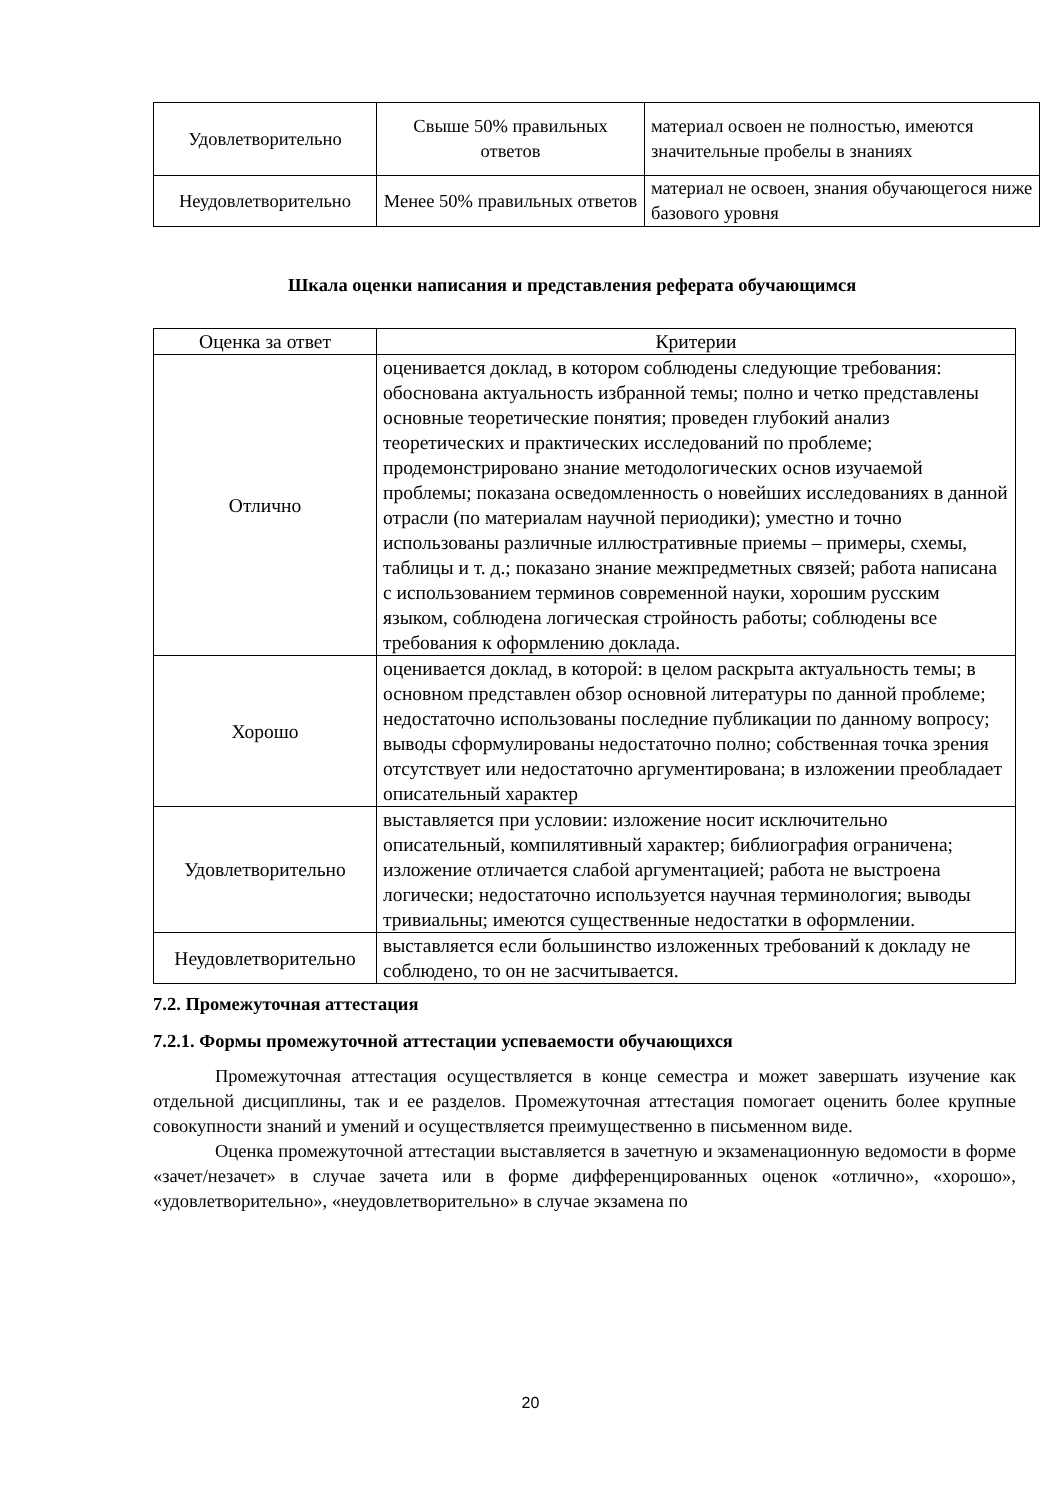| Удовлетворительно | Свыше 50% правильных ответов | материал освоен не полностью, имеются значительные пробелы в знаниях |
| Неудовлетворительно | Менее 50% правильных ответов | материал не освоен, знания обучающегося ниже базового уровня |
Шкала оценки написания и представления реферата обучающимся
| Оценка за ответ | Критерии |
| Отлично | оценивается доклад, в котором соблюдены следующие требования: обоснована актуальность избранной темы; полно и четко представлены основные теоретические понятия; проведен глубокий анализ теоретических и практических исследований по проблеме; продемонстрировано знание методологических основ изучаемой проблемы; показана осведомленность о новейших исследованиях в данной отрасли (по материалам научной периодики); уместно и точно использованы различные иллюстративные приемы – примеры, схемы, таблицы и т. д.; показано знание межпредметных связей; работа написана с использованием терминов современной науки, хорошим русским языком, соблюдена логическая стройность работы; соблюдены все требования к оформлению доклада. |
| Хорошо | оценивается доклад, в которой: в целом раскрыта актуальность темы; в основном представлен обзор основной литературы по данной проблеме; недостаточно использованы последние публикации по данному вопросу; выводы сформулированы недостаточно полно; собственная точка зрения отсутствует или недостаточно аргументирована; в изложении преобладает описательный характер |
| Удовлетворительно | выставляется при условии: изложение носит исключительно описательный, компилятивный характер; библиография ограничена; изложение отличается слабой аргументацией; работа не выстроена логически; недостаточно используется научная терминология; выводы тривиальны; имеются существенные недостатки в оформлении. |
| Неудовлетворительно | выставляется если большинство изложенных требований к докладу не соблюдено, то он не засчитывается. |
7.2. Промежуточная аттестация
7.2.1. Формы промежуточной аттестации успеваемости обучающихся
Промежуточная аттестация осуществляется в конце семестра и может завершать изучение как отдельной дисциплины, так и ее разделов. Промежуточная аттестация помогает оценить более крупные совокупности знаний и умений и осуществляется преимущественно в письменном виде.
Оценка промежуточной аттестации выставляется в зачетную и экзаменационную ведомости в форме «зачет/незачет» в случае зачета или в форме дифференцированных оценок «отлично», «хорошо», «удовлетворительно», «неудовлетворительно» в случае экзамена по
20